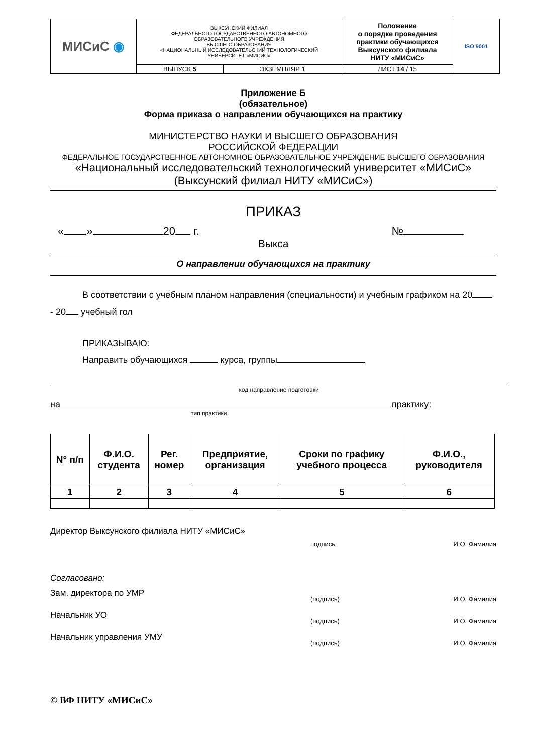| МИСиС ◉ | ВЫКСУНСКИЙ ФИЛИАЛ ФЕДЕРАЛЬНОГО ГОСУДАРСТВЕННОГО АВТОНОМНОГО ОБРАЗОВАТЕЛЬНОГО УЧРЕЖДЕНИЯ ВЫСШЕГО ОБРАЗОВАНИЯ «НАЦИОНАЛЬНЫЙ ИССЛЕДОВАТЕЛЬСКИЙ ТЕХНОЛОГИЧЕСКИЙ УНИВЕРСИТЕТ «МИСИС» | | Положение о порядке проведения практики обучающихся Выксунского филиала НИТУ «МИСиС» | ISO 9001 |
| | ВЫПУСК 5 | ЭКЗЕМПЛЯР 1 | ЛИСТ 14 / 15 | |
Приложение Б
(обязательное)
Форма приказа о направлении обучающихся на практику
МИНИСТЕРСТВО НАУКИ И ВЫСШЕГО ОБРАЗОВАНИЯ
РОССИЙСКОЙ ФЕДЕРАЦИИ
ФЕДЕРАЛЬНОЕ ГОСУДАРСТВЕННОЕ АВТОНОМНОЕ ОБРАЗОВАТЕЛЬНОЕ УЧРЕЖДЕНИЕ ВЫСШЕГО ОБРАЗОВАНИЯ
«Национальный исследовательский технологический университет «МИСиС»
(Выксунский филиал НИТУ «МИСиС»)
ПРИКАЗ
« » 20 г. №
Выкса
О направлении обучающихся на практику
В соответствии с учебным планом направления (специальности) и учебным графиком на 20 - 20 учебный гол
ПРИКАЗЫВАЮ:
Направить обучающихся курса, группы
код направление подготовки
на практику:
тип практики
| N° п/п | Ф.И.О. студента | Рег. номер | Предприятие, организация | Сроки по графику учебного процесса | Ф.И.О., руководителя |
| 1 | 2 | 3 | 4 | 5 | 6 |
Директор Выксунского филиала НИТУ «МИСиС» подпись И.О. Фамилия
Согласовано:
Зам. директора по УМР (подпись) И.О. Фамилия
Начальник УО (подпись) И.О. Фамилия
Начальник управления УМУ (подпись) И.О. Фамилия
© ВФ НИТУ «МИСиС»